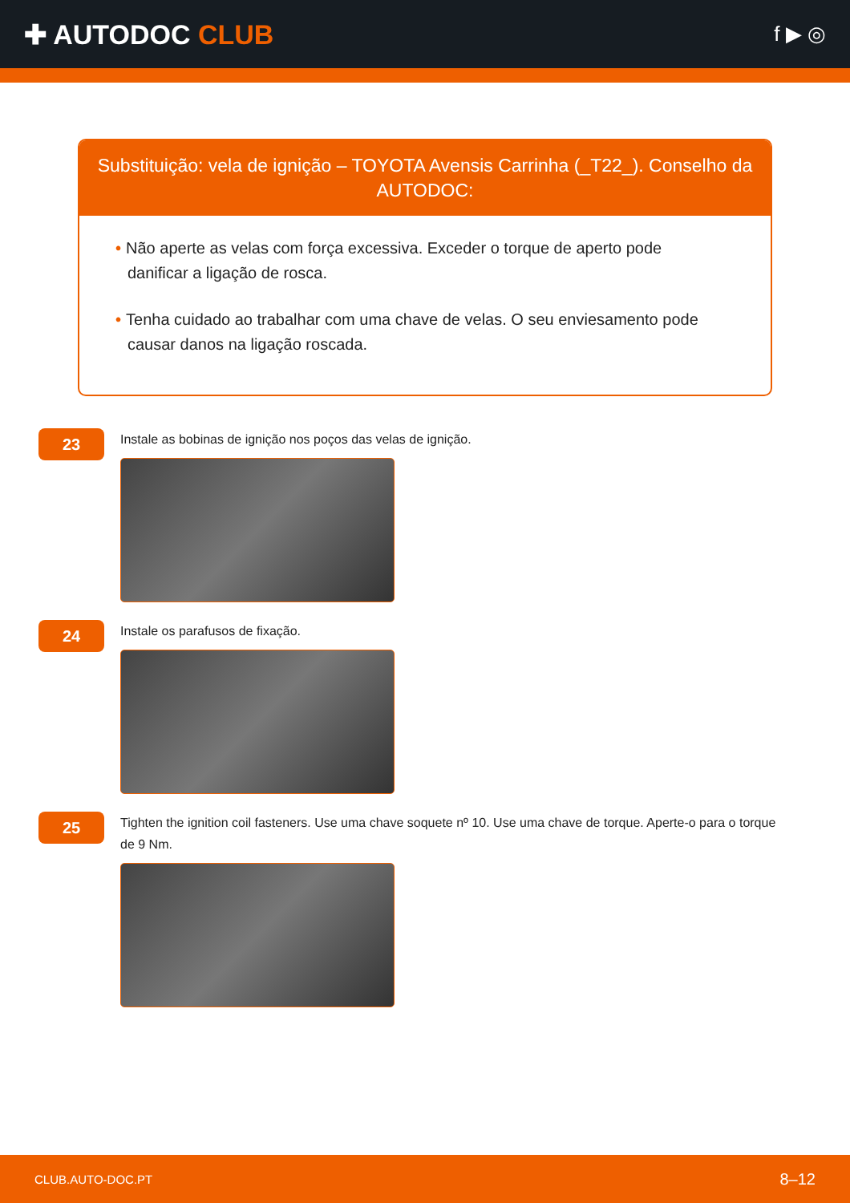✚ AUTODOC CLUB
f ▶ ◎
Substituição: vela de ignição – TOYOTA Avensis Carrinha (_T22_). Conselho da AUTODOC:
• Não aperte as velas com força excessiva. Exceder o torque de aperto pode danificar a ligação de rosca.
• Tenha cuidado ao trabalhar com uma chave de velas. O seu enviesamento pode causar danos na ligação roscada.
23
Instale as bobinas de ignição nos poços das velas de ignição.
24
Instale os parafusos de fixação.
25
Tighten the ignition coil fasteners. Use uma chave soquete nº 10. Use uma chave de torque. Aperte-o para o torque de 9 Nm.
CLUB.AUTO-DOC.PT 8–12